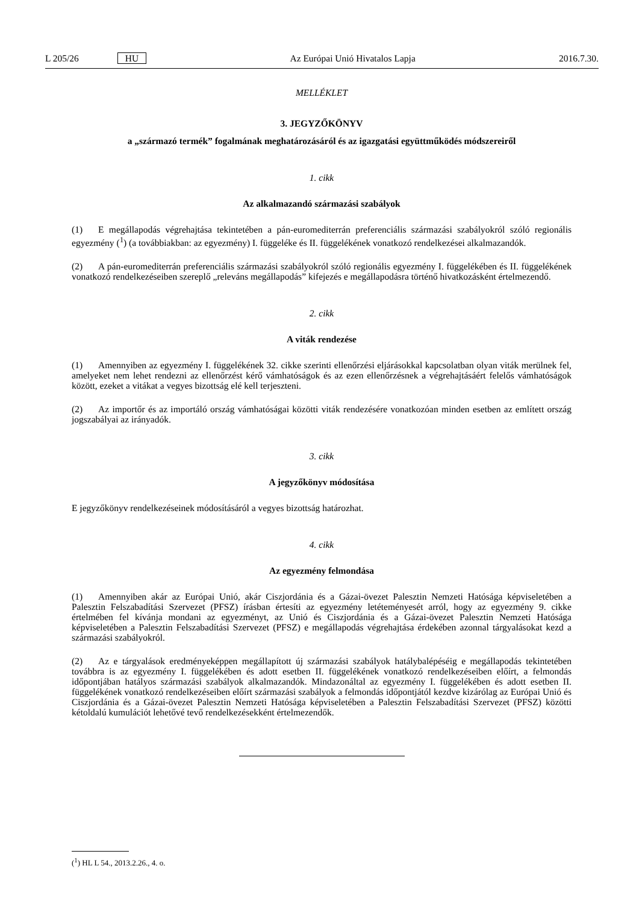L 205/26 HU Az Európai Unió Hivatalos Lapja 2016.7.30.
MELLÉKLET
3. JEGYZŐKÖNYV
a „származó termék” fogalmának meghatározásáról és az igazgatási együttműködés módszereiről
1. cikk
Az alkalmazandó származási szabályok
(1) E megállapodás végrehajtása tekintetében a pán-euromediterrán preferenciális származási szabályokról szóló regionális egyezmény (<sup>1</sup>) (a továbbiakban: az egyezmény) I. függeléke és II. függelékének vonatkozó rendelkezései alkalmazandók.
(2) A pán-euromediterrán preferenciális származási szabályokról szóló regionális egyezmény I. függelékében és II. függelékének vonatkozó rendelkezéseiben szereplő „releváns megállapodás” kifejezés e megállapodásra történő hivatkozásként értelmezendő.
2. cikk
A viták rendezése
(1) Amennyiben az egyezmény I. függelékének 32. cikke szerinti ellenőrzési eljárásokkal kapcsolatban olyan viták merülnek fel, amelyeket nem lehet rendezni az ellenőrzést kérő vámhatóságok és az ezen ellenőrzésnek a végrehajtásáért felelős vámhatóságok között, ezeket a vitákat a vegyes bizottság elé kell terjeszteni.
(2) Az importőr és az importáló ország vámhatóságai közötti viták rendezésére vonatkozóan minden esetben az említett ország jogszabályai az irányadók.
3. cikk
A jegyzőkönyv módosítása
E jegyzőkönyv rendelkezéseinek módosításáról a vegyes bizottság határozhat.
4. cikk
Az egyezmény felmondása
(1) Amennyiben akár az Európai Unió, akár Ciszjordánia és a Gázai-övezet Palesztin Nemzeti Hatósága képviseletében a Palesztin Felszabadítási Szervezet (PFSZ) írásban értesíti az egyezmény letéteményesét arról, hogy az egyezmény 9. cikke értelmében fel kívánja mondani az egyezményt, az Unió és Ciszjordánia és a Gázai-övezet Palesztin Nemzeti Hatósága képviseletében a Palesztin Felszabadítási Szervezet (PFSZ) e megállapodás végrehajtása érdekében azonnal tárgyalásokat kezd a származási szabályokról.
(2) Az e tárgyalások eredményeképpen megállapított új származási szabályok hatálybalépéséig e megállapodás tekintetében továbbra is az egyezmény I. függelékében és adott esetben II. függelékének vonatkozó rendelkezéseiben előírt, a felmondás időpontjában hatályos származási szabályok alkalmazandók. Mindazonáltal az egyezmény I. függelékében és adott esetben II. függelékének vonatkozó rendelkezéseiben előírt származási szabályok a felmondás időpontjától kezdve kizárólag az Európai Unió és Ciszjordánia és a Gázai-övezet Palesztin Nemzeti Hatósága képviseletében a Palesztin Felszabadítási Szervezet (PFSZ) közötti kétoldalú kumulációt lehetővé tevő rendelkezésekként értelmezendők.
(<sup>1</sup>) HL L 54., 2013.2.26., 4. o.